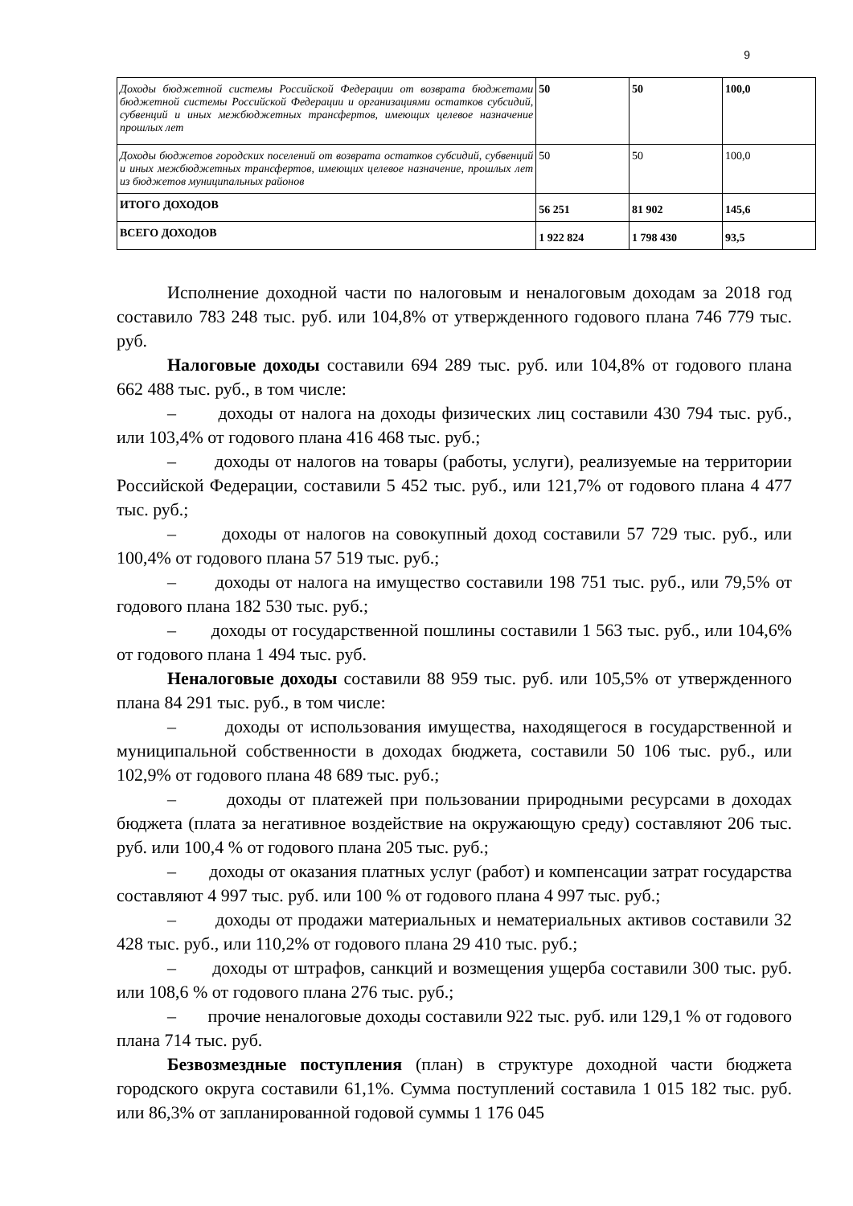9
| Доходы бюджетной системы Российской Федерации от возврата бюджетами бюджетной системы Российской Федерации и организациями остатков субсидий, субвенций и иных межбюджетных трансфертов, имеющих целевое назначение прошлых лет | 50 | 50 | 100,0 |
| Доходы бюджетов городских поселений от возврата остатков субсидий, субвенций и иных межбюджетных трансфертов, имеющих целевое назначение, прошлых лет из бюджетов муниципальных районов | 50 | 50 | 100,0 |
| ИТОГО ДОХОДОВ | 56 251 | 81 902 | 145,6 |
| ВСЕГО ДОХОДОВ | 1 922 824 | 1 798 430 | 93,5 |
Исполнение доходной части по налоговым и неналоговым доходам за 2018 год составило 783 248 тыс. руб. или 104,8% от утвержденного годового плана 746 779 тыс. руб.
Налоговые доходы составили 694 289 тыс. руб. или 104,8% от годового плана 662 488 тыс. руб., в том числе:
– доходы от налога на доходы физических лиц составили 430 794 тыс. руб., или 103,4% от годового плана 416 468 тыс. руб.;
– доходы от налогов на товары (работы, услуги), реализуемые на территории Российской Федерации, составили 5 452 тыс. руб., или 121,7% от годового плана 4 477 тыс. руб.;
– доходы от налогов на совокупный доход составили 57 729 тыс. руб., или 100,4% от годового плана 57 519 тыс. руб.;
– доходы от налога на имущество составили 198 751 тыс. руб., или 79,5% от годового плана 182 530 тыс. руб.;
– доходы от государственной пошлины составили 1 563 тыс. руб., или 104,6% от годового плана 1 494 тыс. руб.
Неналоговые доходы составили 88 959 тыс. руб. или 105,5% от утвержденного плана 84 291 тыс. руб., в том числе:
– доходы от использования имущества, находящегося в государственной и муниципальной собственности в доходах бюджета, составили 50 106 тыс. руб., или 102,9% от годового плана 48 689 тыс. руб.;
– доходы от платежей при пользовании природными ресурсами в доходах бюджета (плата за негативное воздействие на окружающую среду) составляют 206 тыс. руб. или 100,4 % от годового плана 205 тыс. руб.;
– доходы от оказания платных услуг (работ) и компенсации затрат государства составляют 4 997 тыс. руб. или 100 % от годового плана 4 997 тыс. руб.;
– доходы от продажи материальных и нематериальных активов составили 32 428 тыс. руб., или 110,2% от годового плана 29 410 тыс. руб.;
– доходы от штрафов, санкций и возмещения ущерба составили 300 тыс. руб. или 108,6 % от годового плана 276 тыс. руб.;
– прочие неналоговые доходы составили 922 тыс. руб. или 129,1 % от годового плана 714 тыс. руб.
Безвозмездные поступления (план) в структуре доходной части бюджета городского округа составили 61,1%. Сумма поступлений составила 1 015 182 тыс. руб. или 86,3% от запланированной годовой суммы 1 176 045